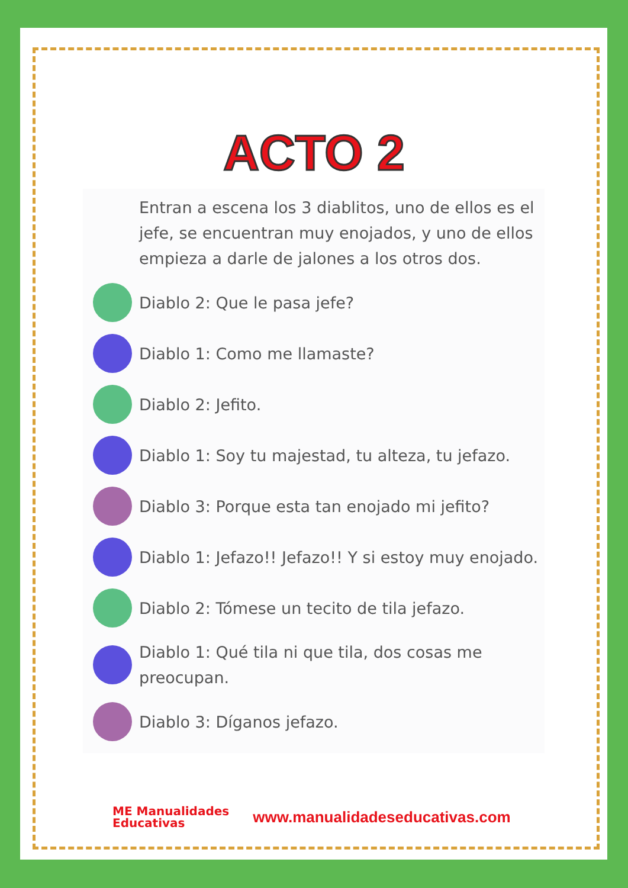ACTO 2
Entran a escena los 3 diablitos, uno de ellos es el jefe, se encuentran muy enojados, y uno de ellos empieza a darle de jalones a los otros dos.
Diablo 2: Que le pasa jefe?
Diablo 1: Como me llamaste?
Diablo 2: Jefito.
Diablo 1: Soy tu majestad, tu alteza, tu jefazo.
Diablo 3: Porque esta tan enojado mi jefito?
Diablo 1: Jefazo!! Jefazo!! Y si estoy muy enojado.
Diablo 2: Tómese un tecito de tila jefazo.
Diablo 1: Qué tila ni que tila, dos cosas me preocupan.
Diablo 3: Díganos jefazo.
ME Manualidades
Educativas
www.manualidadeseducativas.com